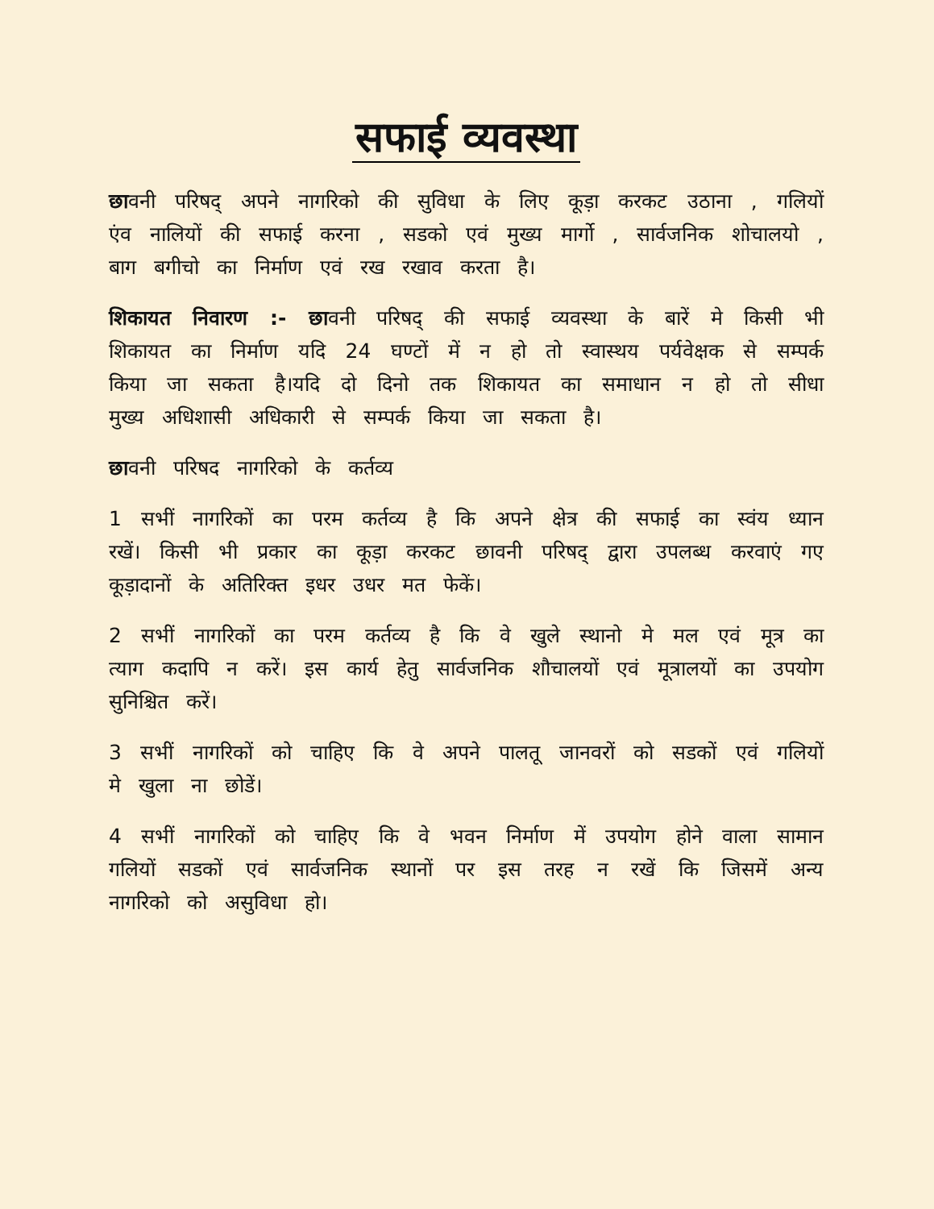सफाई व्यवस्था
छावनी परिषद् अपने नागरिको की सुविधा के लिए कूड़ा करकट उठाना , गलियों एंव नालियों की सफाई करना , सडको एवं मुख्य मार्गो , सार्वजनिक शोचालयो , बाग बगीचो का निर्माण एवं रख रखाव करता है।
शिकायत निवारण :- छावनी परिषद् की सफाई व्यवस्था के बारें मे किसी भी शिकायत का निर्माण यदि 24 घण्टों में न हो तो स्वास्थय पर्यवेक्षक से सम्पर्क किया जा सकता है।यदि दो दिनो तक शिकायत का समाधान न हो तो सीधा मुख्य अधिशासी अधिकारी से सम्पर्क किया जा सकता है।
छावनी परिषद नागरिको के कर्तव्य
1 सभीं नागरिकों का परम कर्तव्य है कि अपने क्षेत्र की सफाई का स्वंय ध्यान रखें। किसी भी प्रकार का कूड़ा करकट छावनी परिषद् द्वारा उपलब्ध करवाएं गए कूड़ादानों के अतिरिक्त इधर उधर मत फेकें।
2 सभीं नागरिकों का परम कर्तव्य है कि वे खुले स्थानो मे मल एवं मूत्र का त्याग कदापि न करें। इस कार्य हेतु सार्वजनिक शौचालयों एवं मूत्रालयों का उपयोग सुनिश्चित करें।
3 सभीं नागरिकों को चाहिए कि वे अपने पालतू जानवरों को सडकों एवं गलियों मे खुला ना छोडें।
4 सभीं नागरिकों को चाहिए कि वे भवन निर्माण में उपयोग होने वाला सामान गलियों सडकों एवं सार्वजनिक स्थानों पर इस तरह न रखें कि जिसमें अन्य नागरिको को असुविधा हो।